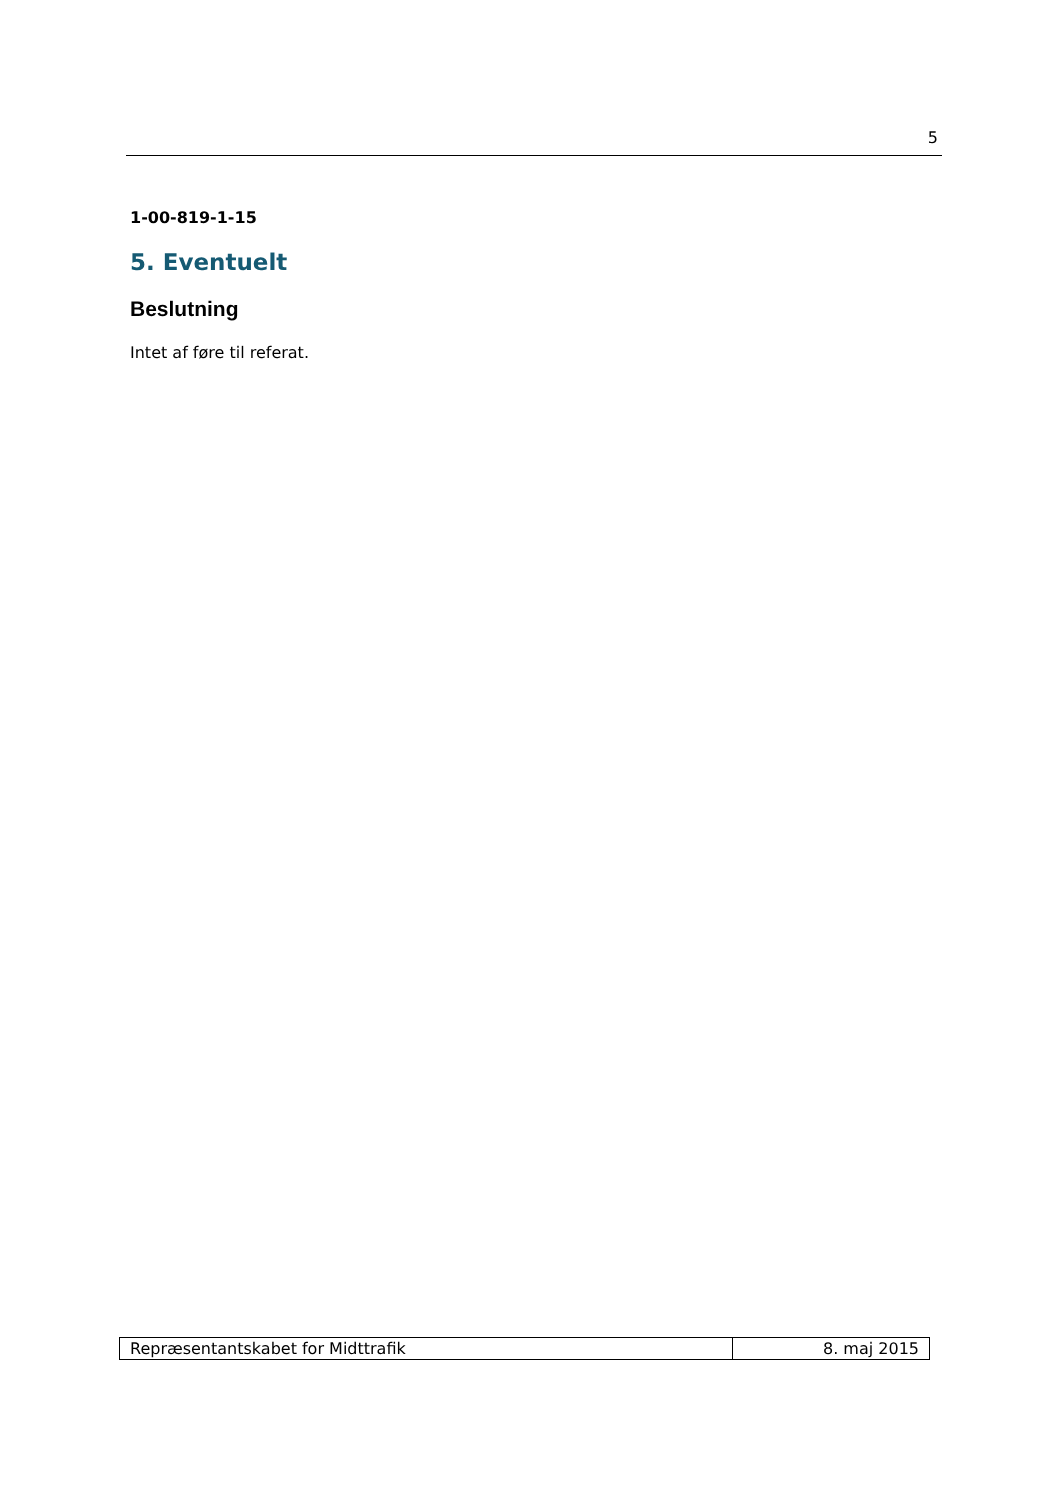5
1-00-819-1-15
5. Eventuelt
Beslutning
Intet af føre til referat.
| Repræsentantskabet for Midttrafik | 8. maj 2015 |